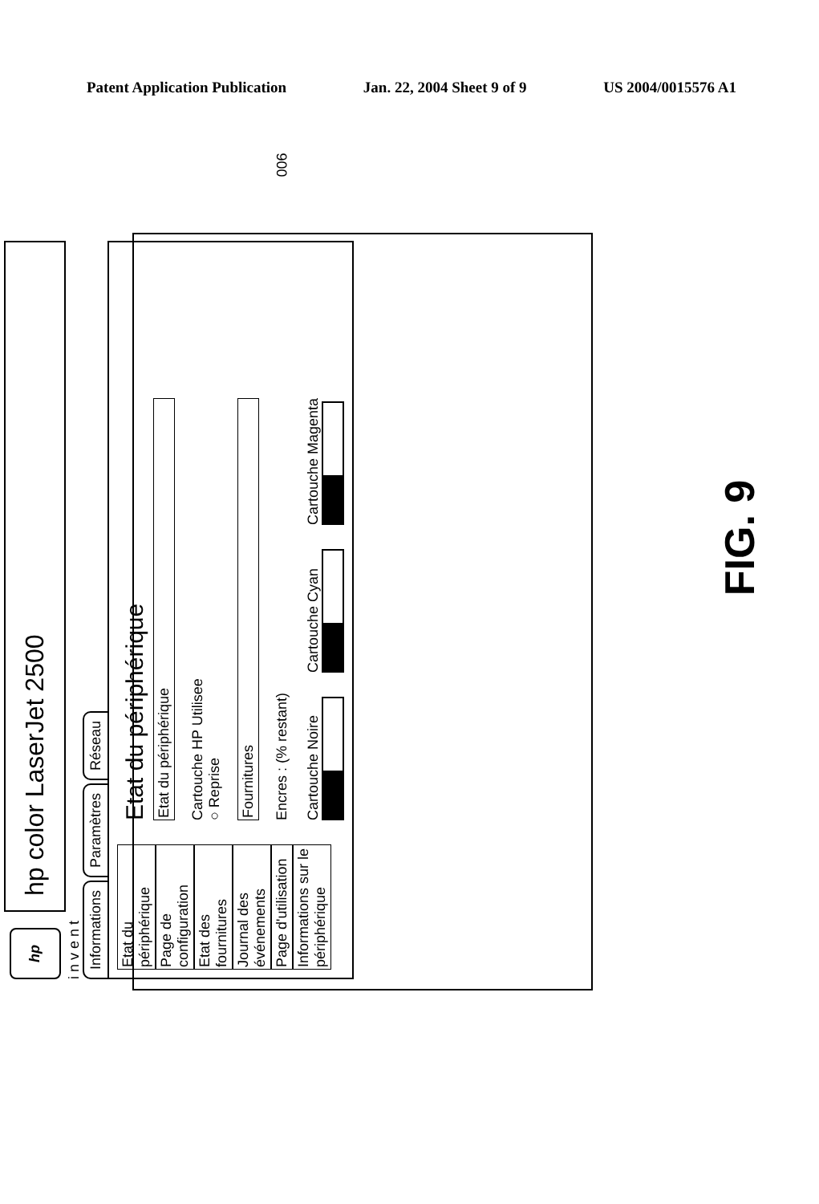Patent Application Publication Jan. 22, 2004 Sheet 9 of 9 US 2004/0015576 A1
900
hp
hp color LaserJet 2500
i n v e n t
Informations Paramètres Réseau
Etat du périphérique
Page de configuration
Etat des fournitures
Journal des événements
Page d'utilisation
Informations sur le périphérique
Etat du périphérique
Etat du périphérique
Cartouche HP Utilisee
○ Reprise
Fournitures
Encres : (% restant)
Cartouche Noire
Cartouche Cyan
Cartouche Magenta
FIG. 9